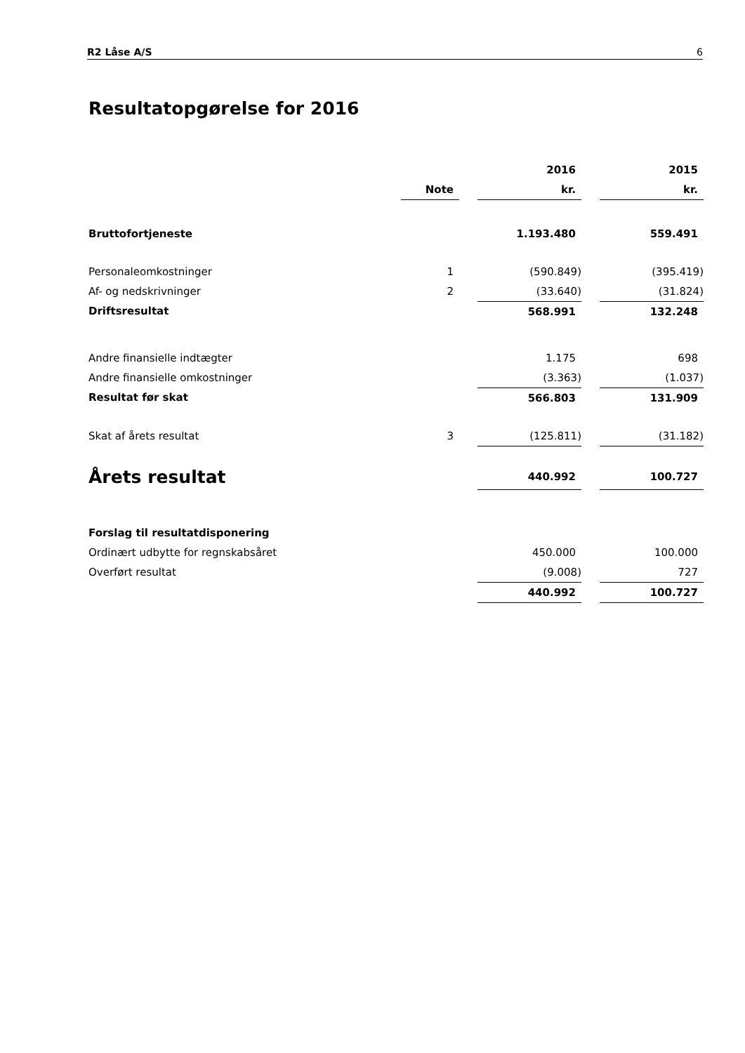R2 Låse A/S 6
Resultatopgørelse for 2016
| | | | 2016 | | 2015 |
| --- | --- | --- | --- | --- | --- |
| | Note | | kr. | | kr. |
| Bruttofortjeneste | | | 1.193.480 | | 559.491 |
| Personaleomkostninger | 1 | | (590.849) | | (395.419) |
| Af- og nedskrivninger | 2 | | (33.640) | | (31.824) |
| Driftsresultat | | | 568.991 | | 132.248 |
| Andre finansielle indtægter | | | 1.175 | | 698 |
| Andre finansielle omkostninger | | | (3.363) | | (1.037) |
| Resultat før skat | | | 566.803 | | 131.909 |
| Skat af årets resultat | 3 | | (125.811) | | (31.182) |
| Årets resultat | | | 440.992 | | 100.727 |
| Forslag til resultatdisponering | | | | | |
| Ordinært udbytte for regnskabsåret | | | 450.000 | | 100.000 |
| Overført resultat | | | (9.008) | | 727 |
| | | | 440.992 | | 100.727 |